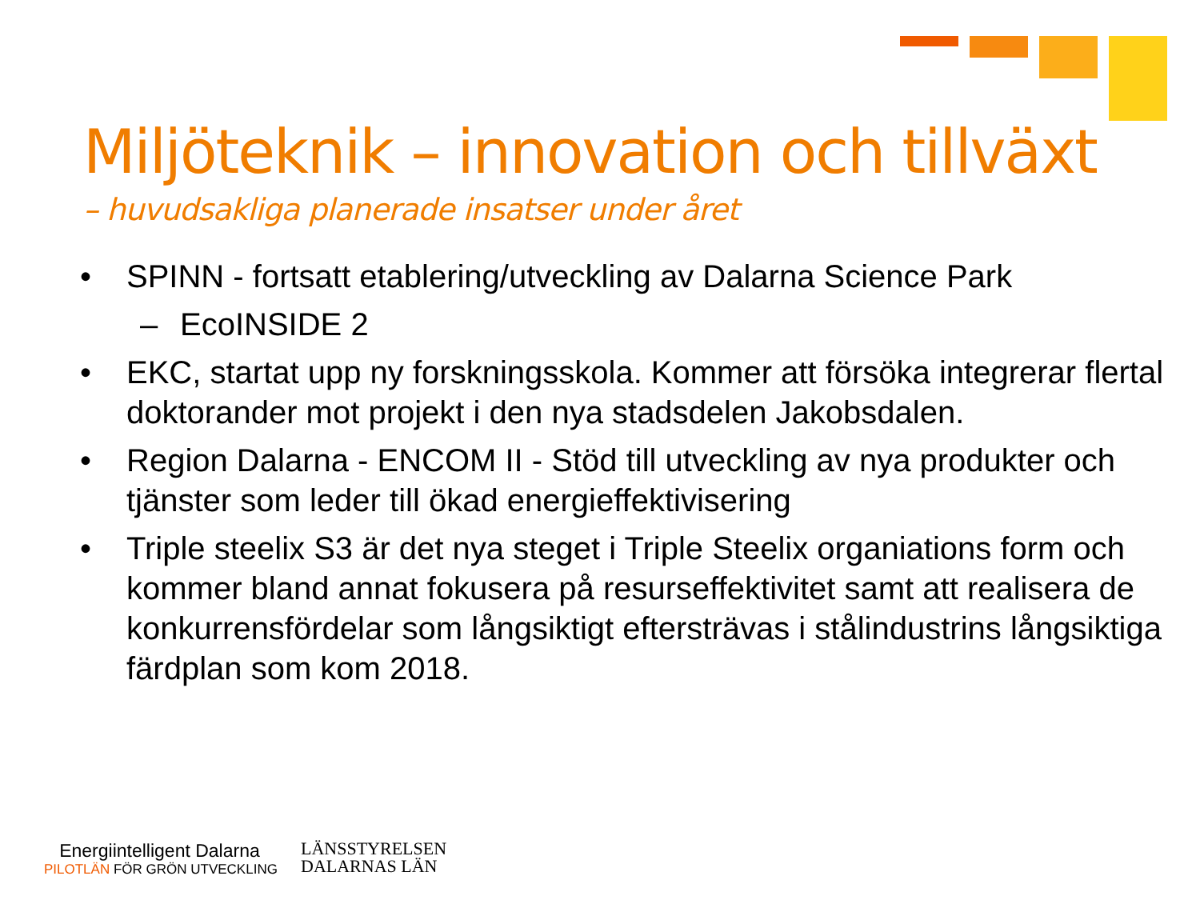Miljöteknik – innovation och tillväxt
– huvudsakliga planerade insatser under året
• SPINN - fortsatt etablering/utveckling av Dalarna Science Park
– EcoINSIDE 2
• EKC, startat upp ny forskningsskola. Kommer att försöka integrerar flertal doktorander mot projekt i den nya stadsdelen Jakobsdalen.
• Region Dalarna - ENCOM II - Stöd till utveckling av nya produkter och tjänster som leder till ökad energieffektivisering
• Triple steelix S3 är det nya steget i Triple Steelix organiations form och kommer bland annat fokusera på resurseffektivitet samt att realisera de konkurrensfördelar som långsiktigt eftersträvas i stålindustrins långsiktiga färdplan som kom 2018.
Energiintelligent Dalarna
PILOTLÄN FÖR GRÖN UTVECKLING
LÄNSSTYRELSEN
DALARNAS LÄN